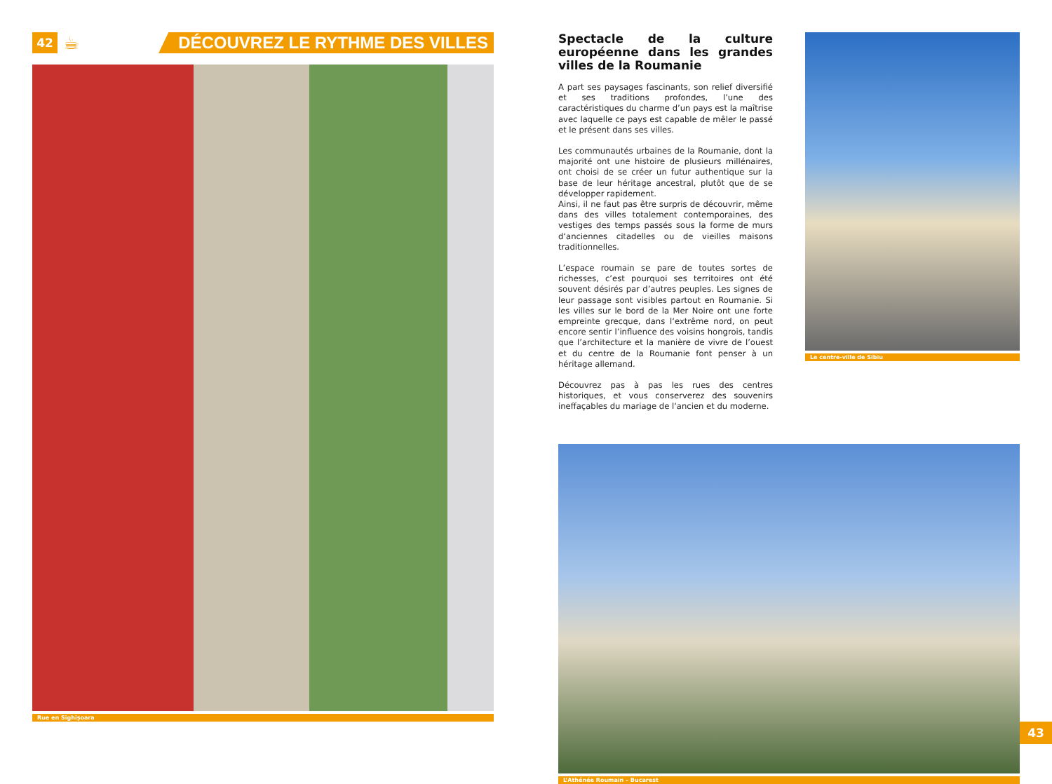42
☕
DÉCOUVREZ LE RYTHME DES VILLES
Rue en Sighișoara
Spectacle de la culture européenne dans les grandes villes de la Roumanie
A part ses paysages fascinants, son relief diversifié et ses traditions profondes, l’une des caractéristiques du charme d’un pays est la maîtrise avec laquelle ce pays est capable de mêler le passé et le présent dans ses villes.
Les communautés urbaines de la Roumanie, dont la majorité ont une histoire de plusieurs millénaires, ont choisi de se créer un futur authentique sur la base de leur héritage ancestral, plutôt que de se développer rapidement.
Ainsi, il ne faut pas être surpris de découvrir, même dans des villes totalement contemporaines, des vestiges des temps passés sous la forme de murs d‘anciennes citadelles ou de vieilles maisons traditionnelles.
L’espace roumain se pare de toutes sortes de richesses, c’est pourquoi ses territoires ont été souvent désirés par d’autres peuples. Les signes de leur passage sont visibles partout en Roumanie. Si les villes sur le bord de la Mer Noire ont une forte empreinte grecque, dans l‘extrême nord, on peut encore sentir l’influence des voisins hongrois, tandis que l’architecture et la manière de vivre de l’ouest et du centre de la Roumanie font penser à un héritage allemand.
Découvrez pas à pas les rues des centres historiques, et vous conserverez des souvenirs ineffaçables du mariage de l‘ancien et du moderne.
Le centre-ville de Sibiu
L’Athénée Roumain – Bucarest
43